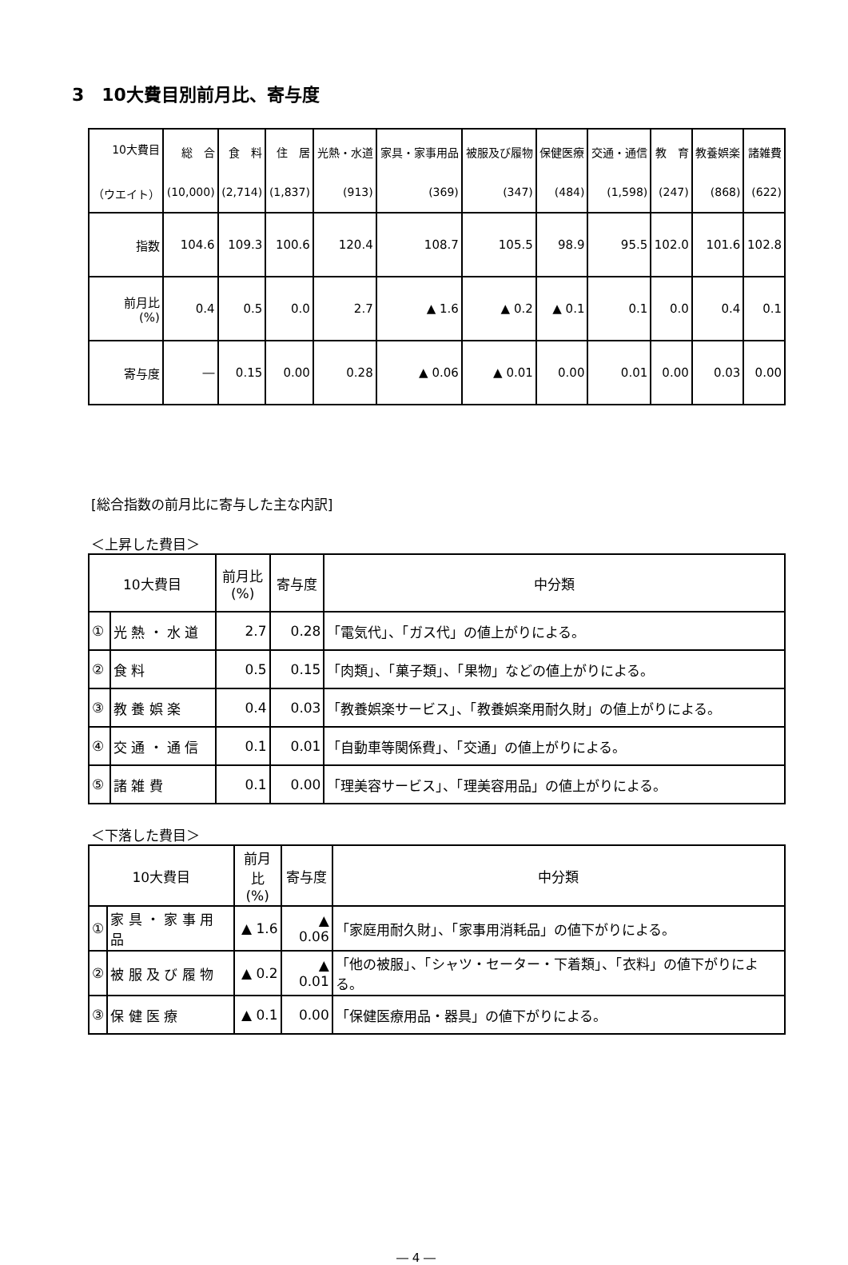3　10大費目別前月比、寄与度
| 10大費目 （ウエイト） | 総 合 (10,000) | 食 料 (2,714) | 住 居 (1,837) | 光熱・水道 (913) | 家具・家事用品 (369) | 被服及び履物 (347) | 保健医療 (484) | 交通・通信 (1,598) | 教 育 (247) | 教養娯楽 (868) | 諸雑費 (622) |
| --- | --- | --- | --- | --- | --- | --- | --- | --- | --- | --- | --- |
| 指数 | 104.6 | 109.3 | 100.6 | 120.4 | 108.7 | 105.5 | 98.9 | 95.5 | 102.0 | 101.6 | 102.8 |
| 前月比 (%) | 0.4 | 0.5 | 0.0 | 2.7 | ▲ 1.6 | ▲ 0.2 | ▲ 0.1 | 0.1 | 0.0 | 0.4 | 0.1 |
| 寄与度 | ― | 0.15 | 0.00 | 0.28 | ▲ 0.06 | ▲ 0.01 | 0.00 | 0.01 | 0.00 | 0.03 | 0.00 |
[総合指数の前月比に寄与した主な内訳]
＜上昇した費目＞
| 10大費目 | | 前月比 (%) | 寄与度 | 中分類 |
| --- | --- | --- | --- | --- |
| ① | 光 熱 ・ 水 道 | 2.7 | 0.28 | 「電気代」、「ガス代」の値上がりによる。 |
| ② | 食 料 | 0.5 | 0.15 | 「肉類」、「菓子類」、「果物」などの値上がりによる。 |
| ③ | 教 養 娯 楽 | 0.4 | 0.03 | 「教養娯楽サービス」、「教養娯楽用耐久財」の値上がりによる。 |
| ④ | 交 通 ・ 通 信 | 0.1 | 0.01 | 「自動車等関係費」、「交通」の値上がりによる。 |
| ⑤ | 諸 雑 費 | 0.1 | 0.00 | 「理美容サービス」、「理美容用品」の値上がりによる。 |
＜下落した費目＞
| 10大費目 | | 前月比 (%) | 寄与度 | 中分類 |
| --- | --- | --- | --- | --- |
| ① | 家 具 ・ 家 事 用 品 | ▲ 1.6 | ▲ 0.06 | 「家庭用耐久財」、「家事用消耗品」の値下がりによる。 |
| ② | 被 服 及 び 履 物 | ▲ 0.2 | ▲ 0.01 | 「他の被服」、「シャツ・セーター・下着類」、「衣料」の値下がりによる。 |
| ③ | 保 健 医 療 | ▲ 0.1 | 0.00 | 「保健医療用品・器具」の値下がりによる。 |
― 4 ―